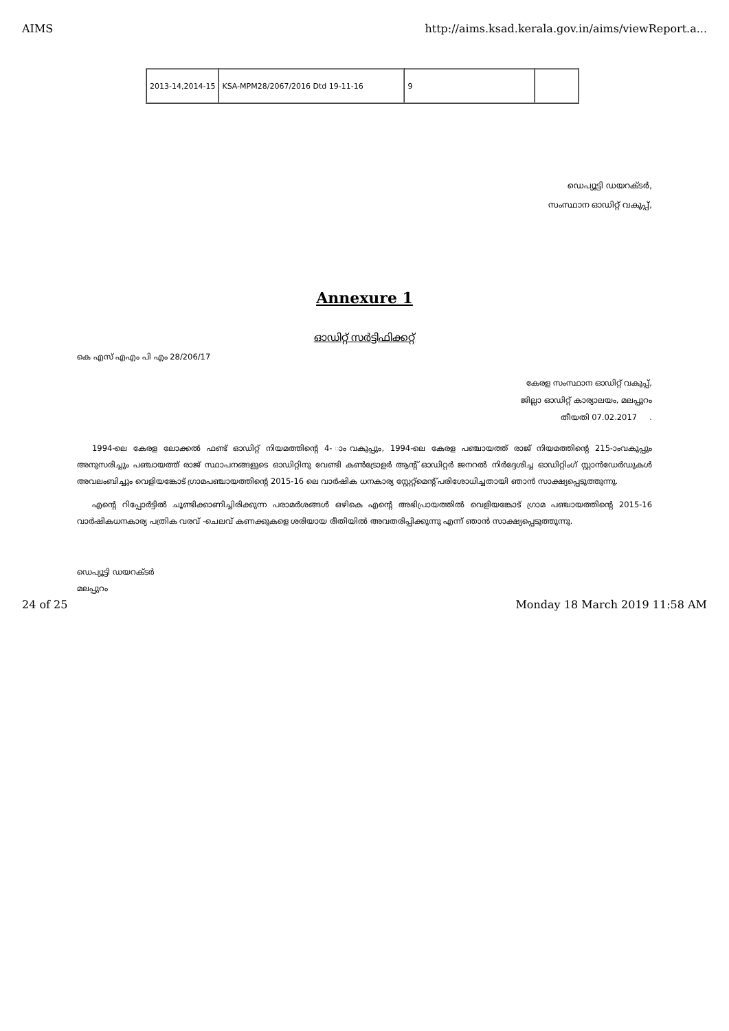AIMS http://aims.ksad.kerala.gov.in/aims/viewReport.a...
| 2013-14,2014-15 | KSA-MPM28/2067/2016 Dtd 19-11-16 | 9 | |
ഡെപ്യൂട്ടി ഡയറക്ടർ,
സംസ്ഥാന ഓഡിറ്റ് വകുപ്പ്,
Annexure 1
ഓഡിറ്റ് സർട്ടിഫിക്കറ്റ്
കെ എസ് എഎം പി എം 28/206/17
കേരള സംസ്ഥാന ഓഡിറ്റ് വകുപ്പ്,
ജില്ലാ ഓഡിറ്റ് കാര്യാലയം, മലപ്പുറം
തീയതി 07.02.2017 .
1994-ലെ കേരള ലോക്കൽ ഫണ്ട് ഓഡിറ്റ് നിയമത്തിന്റെ 4- ാംവകുപ്പും, 1994-ലെ കേരള പഞ്ചായത്ത് രാജ് നിയമത്തിന്റെ 215-ാംവകുപ്പും അനുസരിച്ചും പഞ്ചായത്ത് രാജ് സ്ഥാപനങ്ങളുടെ ഓഡിറ്റിനു വേണ്ടി കൺട്രോളർ ആന്റ് ഓഡിറ്റർ ജനറൽ നിർദ്ദേശിച്ച ഓഡിറ്റിംഗ് സ്റ്റാൻഡേർഡുകൾ അവലംബിച്ചും വെളിയങ്കോട് ഗ്രാമപഞ്ചായത്തിന്റെ 2015-16 ലെ വാർഷിക ധനകാര്യ സ്റ്റേറ്റ്മെന്റ് പരിശോധിച്ചതായി ഞാൻ സാക്ഷ്യപ്പെടുത്തുന്നു.
എന്റെ റിപ്പോർട്ടിൽ ചൂണ്ടിക്കാണിച്ചിരിക്കുന്ന പരാമർശങ്ങൾ ഒഴികെ എന്റെ അഭിപ്രായത്തിൽ വെളിയങ്കോട് ഗ്രാമ പഞ്ചായത്തിന്റെ 2015-16 വാർഷികധനകാര്യ പത്രിക വരവ് -ചെലവ് കണക്കുകളെ ശരിയായ രീതിയിൽ അവതരിപ്പിക്കുന്നു എന്ന് ഞാൻ സാക്ഷ്യപ്പെടുത്തുന്നു.
ഡെപ്യൂട്ടി ഡയറക്ടർ
മലപ്പുറം
24 of 25 Monday 18 March 2019 11:58 AM